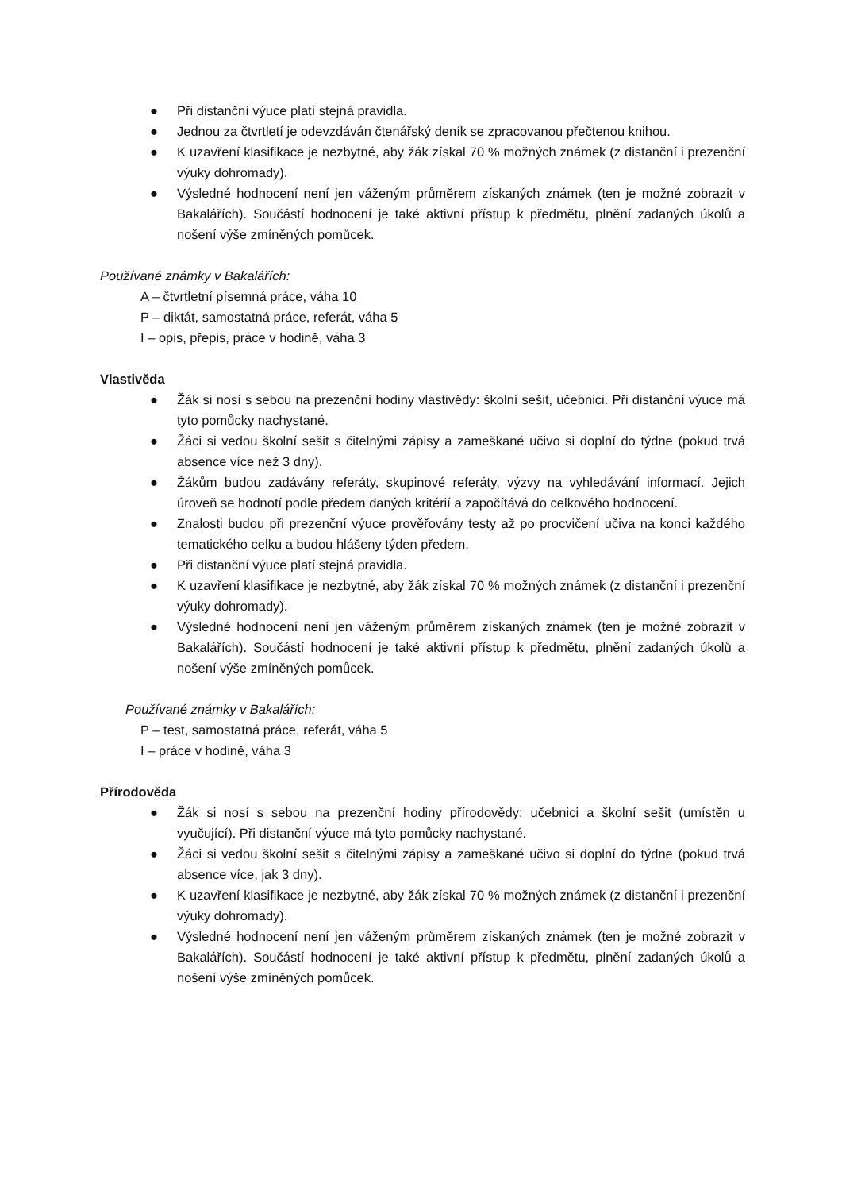● Při distanční výuce platí stejná pravidla.
● Jednou za čtvrtletí je odevzdáván čtenářský deník se zpracovanou přečtenou knihou.
● K uzavření klasifikace je nezbytné, aby žák získal 70 % možných známek (z distanční i prezenční výuky dohromady).
● Výsledné hodnocení není jen váženým průměrem získaných známek (ten je možné zobrazit v Bakalářích). Součástí hodnocení je také aktivní přístup k předmětu, plnění zadaných úkolů a nošení výše zmíněných pomůcek.
Používané známky v Bakalářích:
A – čtvrtletní písemná práce, váha 10
P – diktát, samostatná práce, referát, váha 5
I – opis, přepis, práce v hodině, váha 3
Vlastivěda
● Žák si nosí s sebou na prezenční hodiny vlastivědy: školní sešit, učebnici. Při distanční výuce má tyto pomůcky nachystané.
● Žáci si vedou školní sešit s čitelnými zápisy a zameškané učivo si doplní do týdne (pokud trvá absence více než 3 dny).
● Žákům budou zadávány referáty, skupinové referáty, výzvy na vyhledávání informací. Jejich úroveň se hodnotí podle předem daných kritérií a započítává do celkového hodnocení.
● Znalosti budou při prezenční výuce prověřovány testy až po procvičení učiva na konci každého tematického celku a budou hlášeny týden předem.
● Při distanční výuce platí stejná pravidla.
● K uzavření klasifikace je nezbytné, aby žák získal 70 % možných známek (z distanční i prezenční výuky dohromady).
● Výsledné hodnocení není jen váženým průměrem získaných známek (ten je možné zobrazit v Bakalářích). Součástí hodnocení je také aktivní přístup k předmětu, plnění zadaných úkolů a nošení výše zmíněných pomůcek.
Používané známky v Bakalářích:
P – test, samostatná práce, referát, váha 5
I – práce v hodině, váha 3
Přírodověda
● Žák si nosí s sebou na prezenční hodiny přírodovědy: učebnici a školní sešit (umístěn u vyučující). Při distanční výuce má tyto pomůcky nachystané.
● Žáci si vedou školní sešit s čitelnými zápisy a zameškané učivo si doplní do týdne (pokud trvá absence více, jak 3 dny).
● K uzavření klasifikace je nezbytné, aby žák získal 70 % možných známek (z distanční i prezenční výuky dohromady).
● Výsledné hodnocení není jen váženým průměrem získaných známek (ten je možné zobrazit v Bakalářích). Součástí hodnocení je také aktivní přístup k předmětu, plnění zadaných úkolů a nošení výše zmíněných pomůcek.